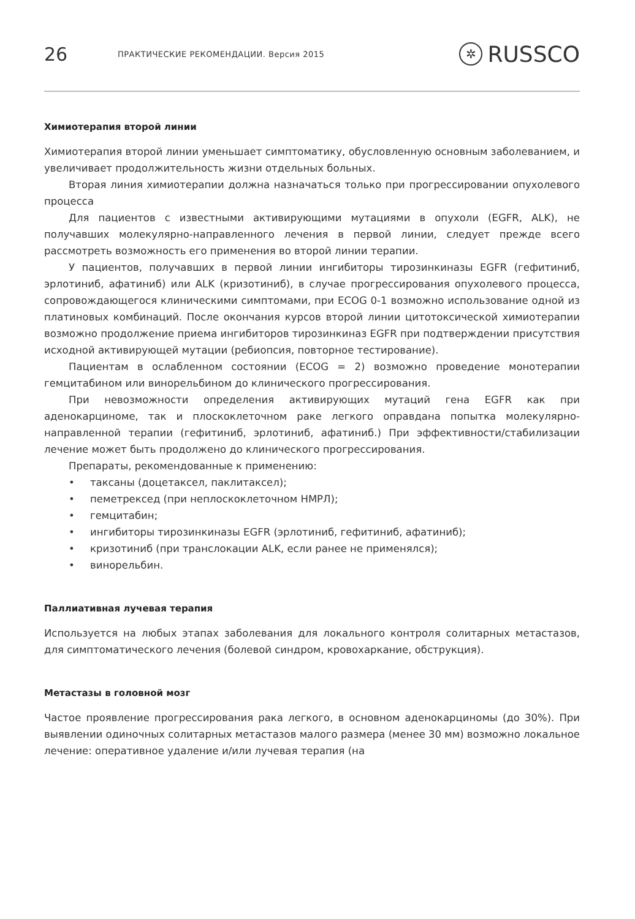26
ПРАКТИЧЕСКИЕ РЕКОМЕНДАЦИИ. Версия 2015
✲ RUSSCO
Химиотерапия второй линии
Химиотерапия второй линии уменьшает симптоматику, обусловленную основным заболеванием, и увеличивает продолжительность жизни отдельных больных.
Вторая линия химиотерапии должна назначаться только при прогрессировании опухолевого процесса
Для пациентов с известными активирующими мутациями в опухоли (EGFR, ALK), не получавших молекулярно-направленного лечения в первой линии, следует прежде всего рассмотреть возможность его применения во второй линии терапии.
У пациентов, получавших в первой линии ингибиторы тирозинкиназы EGFR (гефитиниб, эрлотиниб, афатиниб) или ALK (кризотиниб), в случае прогрессирования опухолевого процесса, сопровождающегося клиническими симптомами, при ECOG 0-1 возможно использование одной из платиновых комбинаций. После окончания курсов второй линии цитотоксической химиотерапии возможно продолжение приема ингибиторов тирозинкиназ EGFR при подтверждении присутствия исходной активирующей мутации (ребиопсия, повторное тестирование).
Пациентам в ослабленном состоянии (ECOG = 2) возможно проведение монотерапии гемцитабином или винорельбином до клинического прогрессирования.
При невозможности определения активирующих мутаций гена EGFR как при аденокарциноме, так и плоскоклеточном раке легкого оправдана попытка молекулярно-направленной терапии (гефитиниб, эрлотиниб, афатиниб.) При эффективности/стабилизации лечение может быть продолжено до клинического прогрессирования.
Препараты, рекомендованные к применению:
• таксаны (доцетаксел, паклитаксел);
• пеметрексед (при неплоскоклеточном НМРЛ);
• гемцитабин;
• ингибиторы тирозинкиназы EGFR (эрлотиниб, гефитиниб, афатиниб);
• кризотиниб (при транслокации ALK, если ранее не применялся);
• винорельбин.
Паллиативная лучевая терапия
Используется на любых этапах заболевания для локального контроля солитарных метастазов, для симптоматического лечения (болевой синдром, кровохаркание, обструкция).
Метастазы в головной мозг
Частое проявление прогрессирования рака легкого, в основном аденокарциномы (до 30%). При выявлении одиночных солитарных метастазов малого размера (менее 30 мм) возможно локальное лечение: оперативное удаление и/или лучевая терапия (на